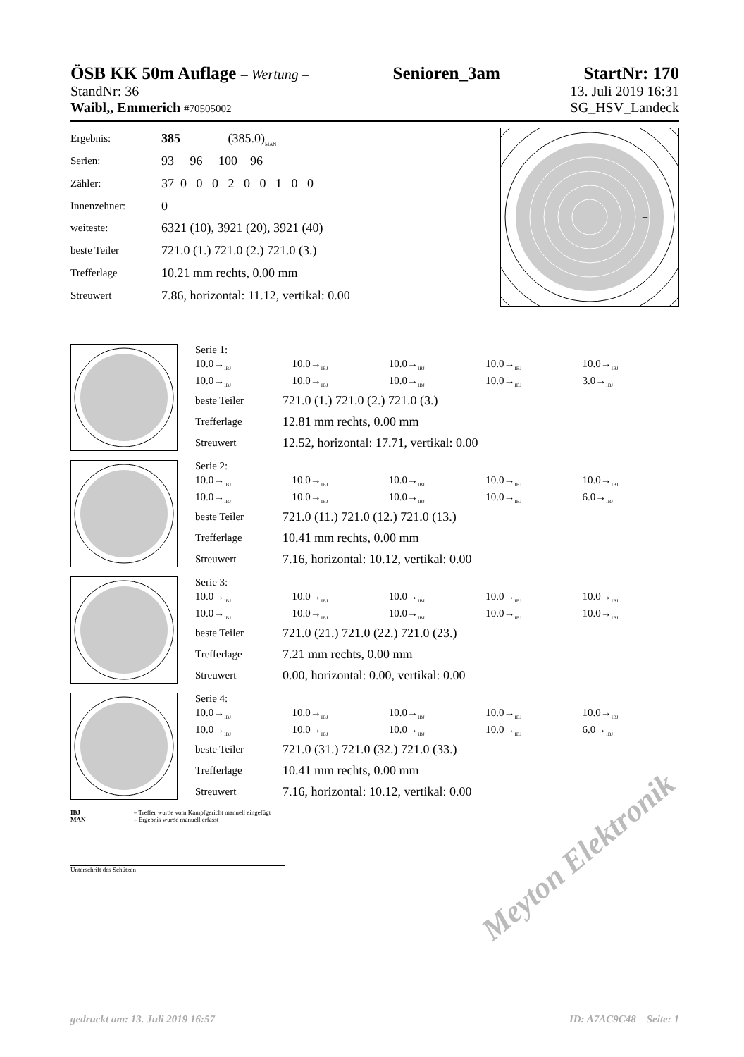ÖSB KK 50m Auflage – Wertung – Senioren_3am StartNr: 170
StandNr: 36 13. Juli 2019 16:31
Waibl,, Emmerich #70505002 SG_HSV_Landeck
| Ergebnis: | 385 (385.0)<sub>MAN</sub> |
| Serien: | 93 96 100 96 |
| Zähler: | 37 0 0 0 2 0 0 1 0 0 |
| Innenzehner: | 0 |
| weiteste: | 6321 (10), 3921 (20), 3921 (40) |
| beste Teiler | 721.0 (1.) 721.0 (2.) 721.0 (3.) |
| Trefferlage | 10.21 mm rechts, 0.00 mm |
| Streuwert | 7.86, horizontal: 11.12, vertikal: 0.00 |
+
Serie 1:
| 10.0→<sub>IBJ</sub> | 10.0→<sub>IBJ</sub> | 10.0→<sub>IBJ</sub> | 10.0→<sub>IBJ</sub> | 10.0→<sub>IBJ</sub> |
| 10.0→<sub>IBJ</sub> | 10.0→<sub>IBJ</sub> | 10.0→<sub>IBJ</sub> | 10.0→<sub>IBJ</sub> | 3.0→<sub>IBJ</sub> |
| beste Teiler | 721.0 (1.) 721.0 (2.) 721.0 (3.) |
| Trefferlage | 12.81 mm rechts, 0.00 mm |
| Streuwert | 12.52, horizontal: 17.71, vertikal: 0.00 |
Serie 2:
| 10.0→<sub>IBJ</sub> | 10.0→<sub>IBJ</sub> | 10.0→<sub>IBJ</sub> | 10.0→<sub>IBJ</sub> | 10.0→<sub>IBJ</sub> |
| 10.0→<sub>IBJ</sub> | 10.0→<sub>IBJ</sub> | 10.0→<sub>IBJ</sub> | 10.0→<sub>IBJ</sub> | 6.0→<sub>IBJ</sub> |
| beste Teiler | 721.0 (11.) 721.0 (12.) 721.0 (13.) |
| Trefferlage | 10.41 mm rechts, 0.00 mm |
| Streuwert | 7.16, horizontal: 10.12, vertikal: 0.00 |
Serie 3:
| 10.0→<sub>IBJ</sub> | 10.0→<sub>IBJ</sub> | 10.0→<sub>IBJ</sub> | 10.0→<sub>IBJ</sub> | 10.0→<sub>IBJ</sub> |
| 10.0→<sub>IBJ</sub> | 10.0→<sub>IBJ</sub> | 10.0→<sub>IBJ</sub> | 10.0→<sub>IBJ</sub> | 10.0→<sub>IBJ</sub> |
| beste Teiler | 721.0 (21.) 721.0 (22.) 721.0 (23.) |
| Trefferlage | 7.21 mm rechts, 0.00 mm |
| Streuwert | 0.00, horizontal: 0.00, vertikal: 0.00 |
Serie 4:
| 10.0→<sub>IBJ</sub> | 10.0→<sub>IBJ</sub> | 10.0→<sub>IBJ</sub> | 10.0→<sub>IBJ</sub> | 10.0→<sub>IBJ</sub> |
| 10.0→<sub>IBJ</sub> | 10.0→<sub>IBJ</sub> | 10.0→<sub>IBJ</sub> | 10.0→<sub>IBJ</sub> | 6.0→<sub>IBJ</sub> |
| beste Teiler | 721.0 (31.) 721.0 (32.) 721.0 (33.) |
| Trefferlage | 10.41 mm rechts, 0.00 mm |
| Streuwert | 7.16, horizontal: 10.12, vertikal: 0.00 |
IBJ – Treffer wurde vom Kampfgericht manuell eingefügt
MAN – Ergebnis wurde manuell erfasst
Unterschrift des Schützen
Meyton Elektronik
gedruckt am: 13. Juli 2019 16:57 ID: A7AC9C48 – Seite: 1